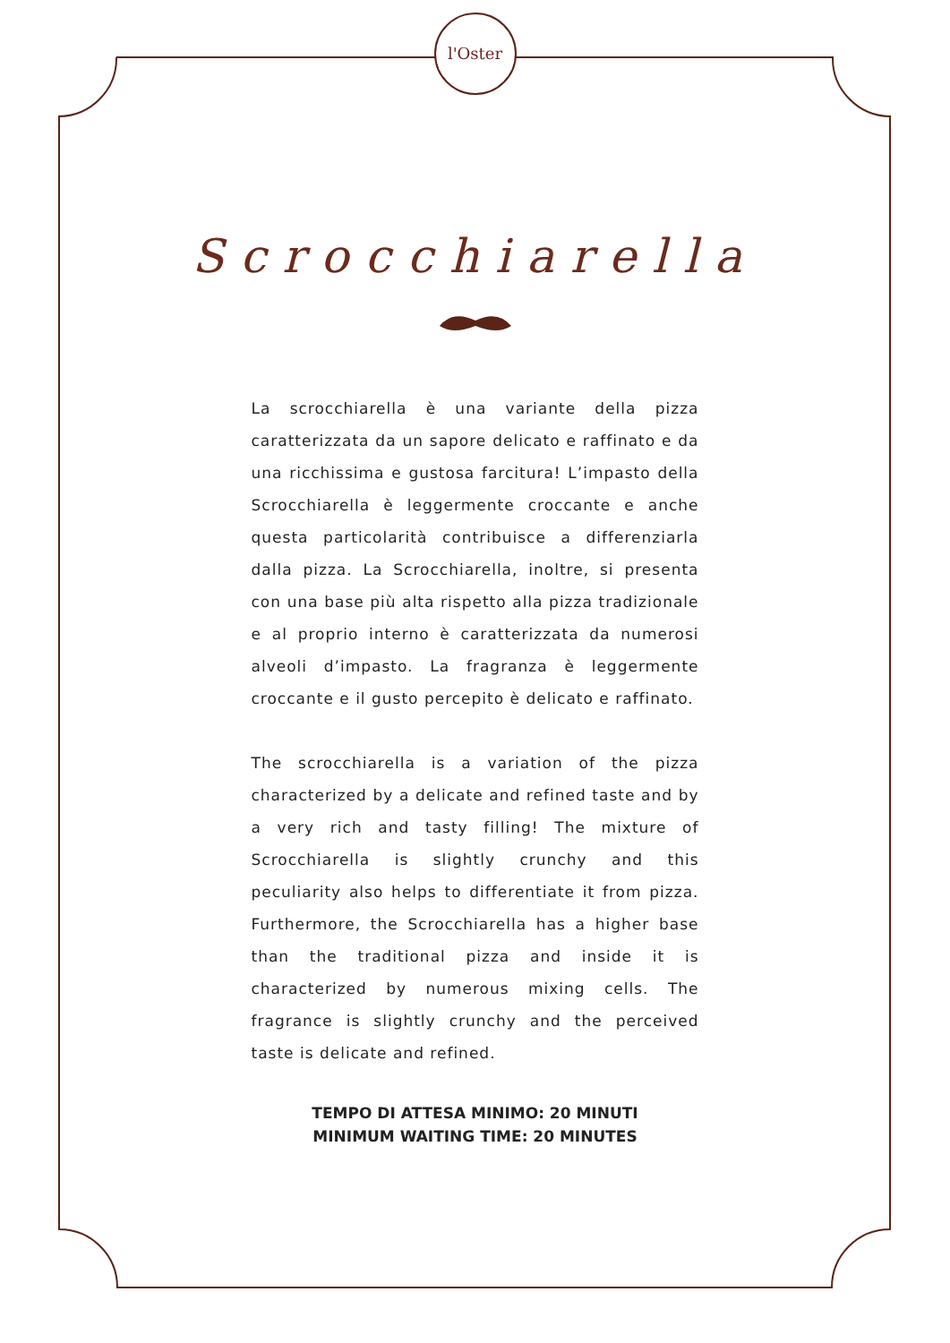l'Oster
Scrocchiarella
La scrocchiarella è una variante della pizza caratterizzata da un sapore delicato e raffinato e da una ricchissima e gustosa farcitura! L’impasto della Scrocchiarella è leggermente croccante e anche questa particolarità contribuisce a differenziarla dalla pizza. La Scrocchiarella, inoltre, si presenta con una base più alta rispetto alla pizza tradizionale e al proprio interno è caratterizzata da numerosi alveoli d’impasto. La fragranza è leggermente croccante e il gusto percepito è delicato e raffinato.
The scrocchiarella is a variation of the pizza characterized by a delicate and refined taste and by a very rich and tasty filling! The mixture of Scrocchiarella is slightly crunchy and this peculiarity also helps to differentiate it from pizza. Furthermore, the Scrocchiarella has a higher base than the traditional pizza and inside it is characterized by numerous mixing cells. The fragrance is slightly crunchy and the perceived taste is delicate and refined.
TEMPO DI ATTESA MINIMO: 20 MINUTI
MINIMUM WAITING TIME: 20 MINUTES